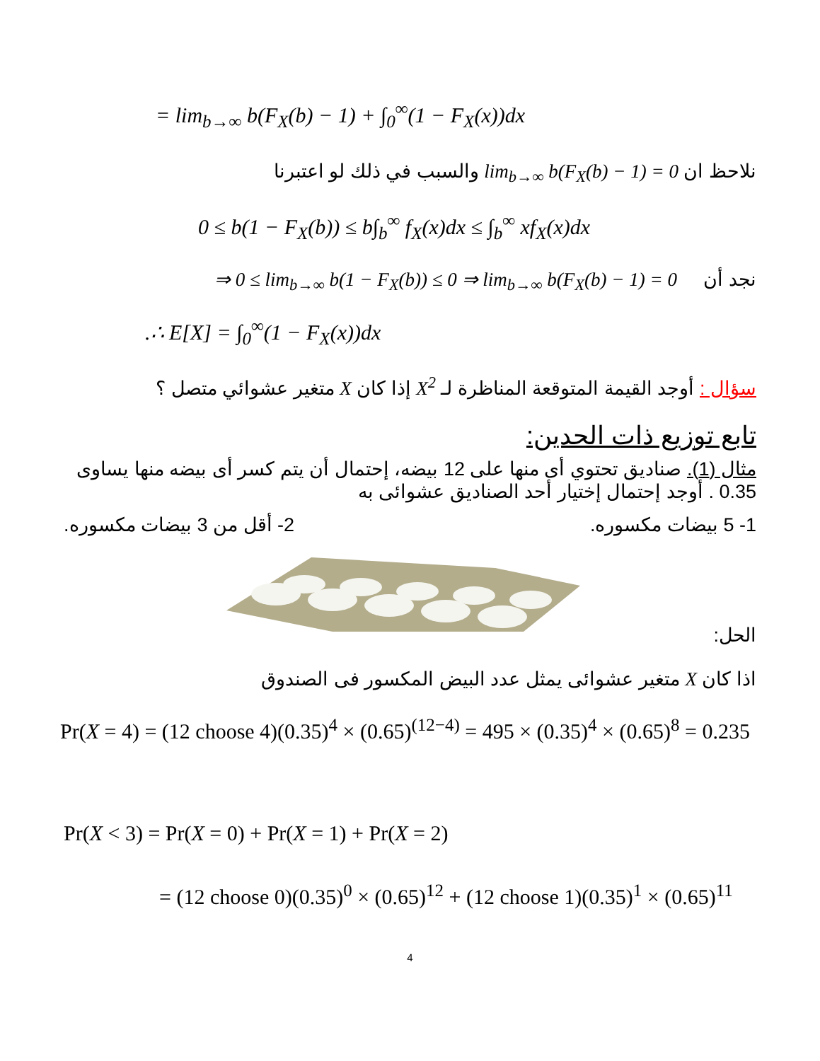= lim<sub>b→∞</sub> b(F<sub>X</sub>(b) − 1) + ∫<sub>0</sub><sup>∞</sup>(1 − F<sub>X</sub>(x))dx
نلاحظ ان lim<sub>b→∞</sub> b(F<sub>X</sub>(b) − 1) = 0 والسبب في ذلك لو اعتبرنا
0 ≤ b(1 − F<sub>X</sub>(b)) ≤ b∫<sub>b</sub><sup>∞</sup> f<sub>X</sub>(x)dx ≤ ∫<sub>b</sub><sup>∞</sup> xf<sub>X</sub>(x)dx
نجد أن ⇒ 0 ≤ lim<sub>b→∞</sub> b(1 − F<sub>X</sub>(b)) ≤ 0 ⇒ lim<sub>b→∞</sub> b(F<sub>X</sub>(b) − 1) = 0
.∴ E[X] = ∫<sub>0</sub><sup>∞</sup>(1 − F<sub>X</sub>(x))dx
سؤال : أوجد القيمة المتوقعة المناظرة لـ X<sup>2</sup> إذا كان X متغير عشوائي متصل ؟
تابع توزيع ذات الحدين:
مثال (1). صناديق تحتوي أى منها على 12 بيضه، إحتمال أن يتم كسر أى بيضه منها يساوى 0.35 . أوجد إحتمال إختيار أحد الصناديق عشوائى به
1- 5 بيضات مكسوره. 2- أقل من 3 بيضات مكسوره.
الحل:
اذا كان X متغير عشوائى يمثل عدد البيض المكسور فى الصندوق
Pr(X = 4) = (12 choose 4)(0.35)<sup>4</sup> × (0.65)<sup>(12−4)</sup> = 495 × (0.35)<sup>4</sup> × (0.65)<sup>8</sup> = 0.235
Pr(X < 3) = Pr(X = 0) + Pr(X = 1) + Pr(X = 2)
= (12 choose 0)(0.35)<sup>0</sup> × (0.65)<sup>12</sup> + (12 choose 1)(0.35)<sup>1</sup> × (0.65)<sup>11</sup>
4